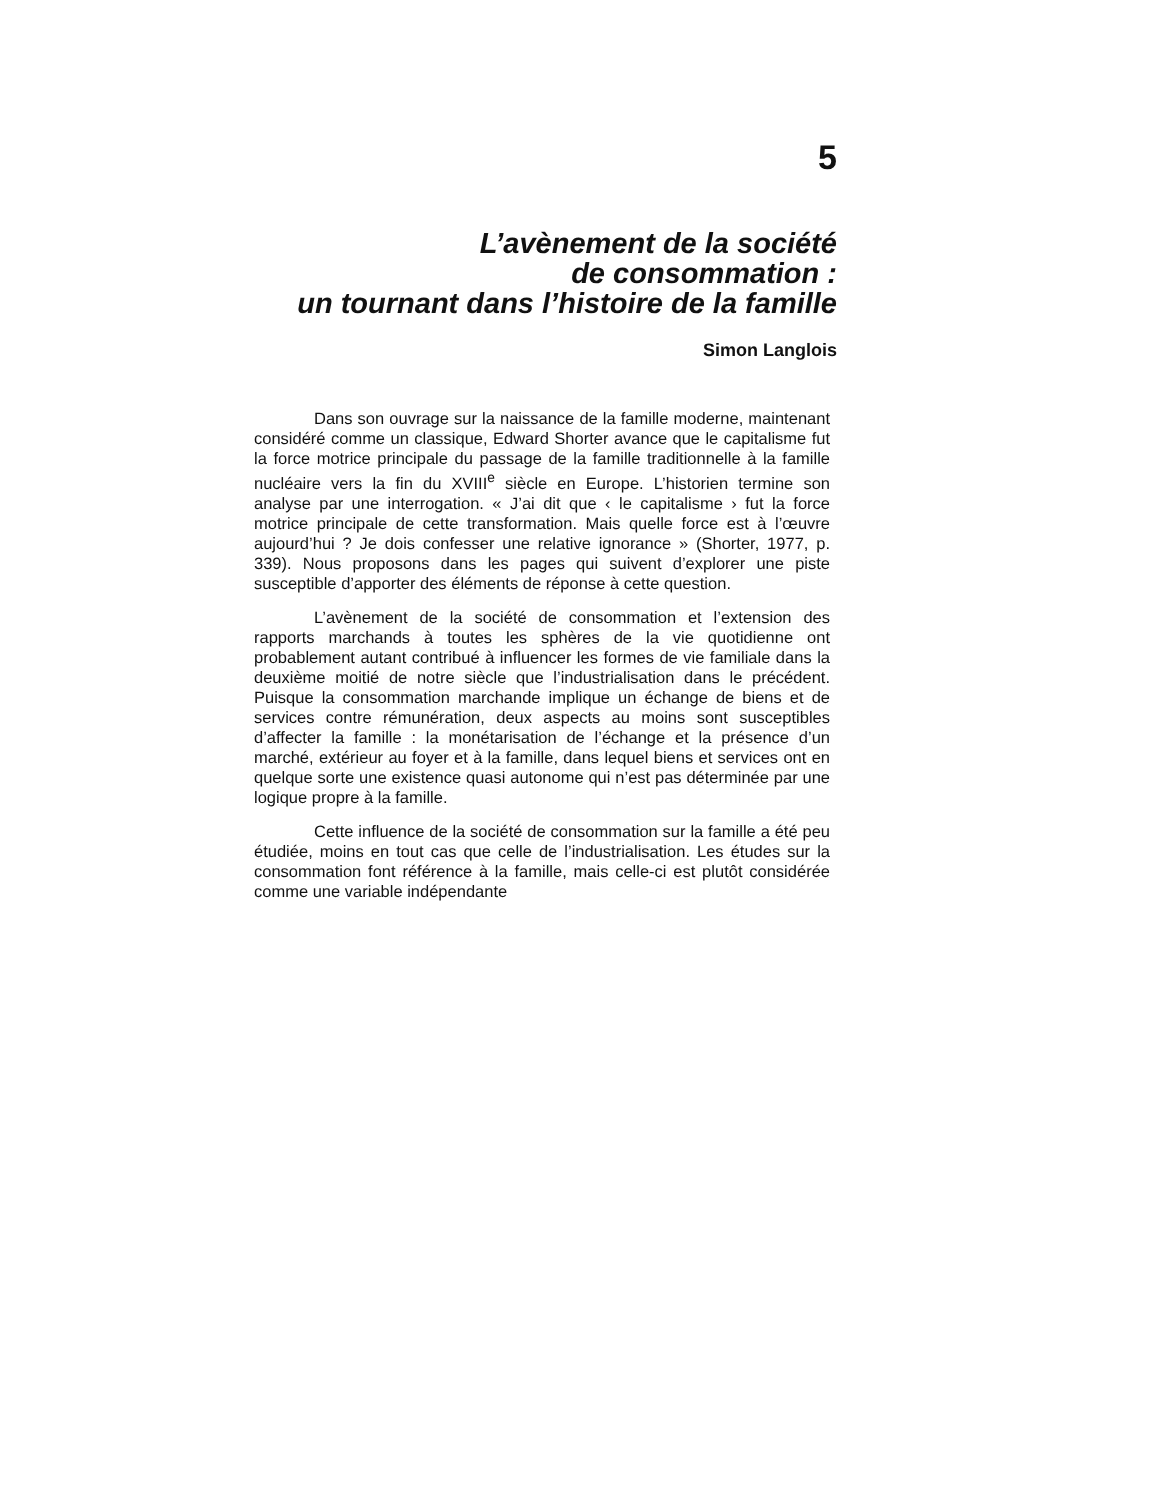5
L’avènement de la société
de consommation :
un tournant dans l’histoire de la famille
Simon Langlois
Dans son ouvrage sur la naissance de la famille moderne, maintenant considéré comme un classique, Edward Shorter avance que le capitalisme fut la force motrice principale du passage de la famille traditionnelle à la famille nucléaire vers la fin du XVIII<sup>e</sup> siècle en Europe. L’historien termine son analyse par une interrogation. « J’ai dit que ‹ le capitalisme › fut la force motrice principale de cette transformation. Mais quelle force est à l’œuvre aujourd’hui ? Je dois confesser une relative ignorance » (Shorter, 1977, p. 339). Nous proposons dans les pages qui suivent d’explorer une piste susceptible d’apporter des éléments de réponse à cette question.
L’avènement de la société de consommation et l’extension des rapports marchands à toutes les sphères de la vie quotidienne ont probablement autant contribué à influencer les formes de vie familiale dans la deuxième moitié de notre siècle que l’industrialisation dans le précédent. Puisque la consommation marchande implique un échange de biens et de services contre rémunération, deux aspects au moins sont susceptibles d’affecter la famille : la monétarisation de l’échange et la présence d’un marché, extérieur au foyer et à la famille, dans lequel biens et services ont en quelque sorte une existence quasi autonome qui n’est pas déterminée par une logique propre à la famille.
Cette influence de la société de consommation sur la famille a été peu étudiée, moins en tout cas que celle de l’industrialisation. Les études sur la consommation font référence à la famille, mais celle-ci est plutôt considérée comme une variable indépendante